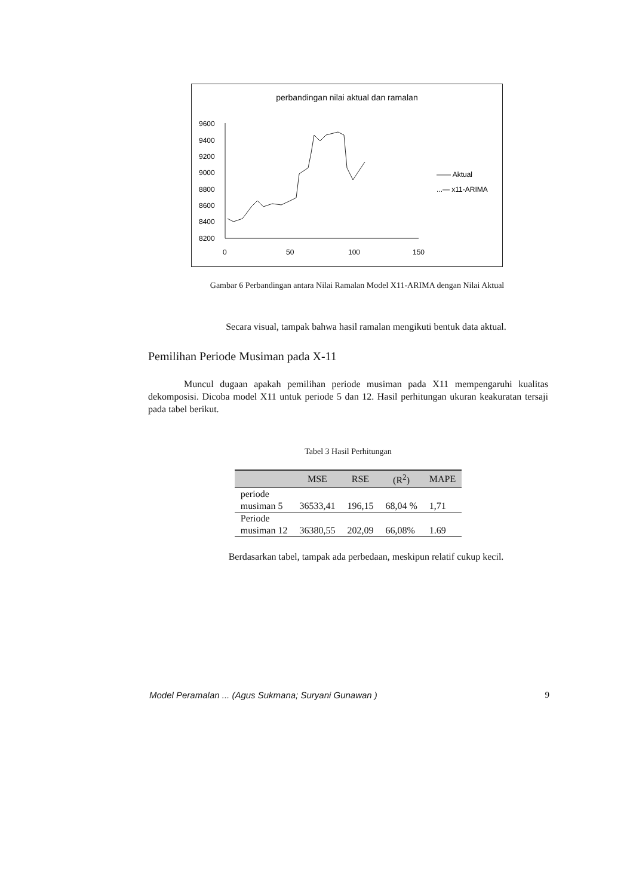perbandingan nilai aktual dan ramalan
9600
9400
9200
9000
8800
8600
8400
8200
0
50
100
150
—— Aktual
...— x11-ARIMA
Gambar 6 Perbandingan antara Nilai Ramalan Model X11-ARIMA dengan Nilai Aktual
Secara visual, tampak bahwa hasil ramalan mengikuti bentuk data aktual.
Pemilihan Periode Musiman pada X-11
Muncul dugaan apakah pemilihan periode musiman pada X11 mempengaruhi kualitas dekomposisi. Dicoba model X11 untuk periode 5 dan 12. Hasil perhitungan ukuran keakuratan tersaji pada tabel berikut.
Tabel 3 Hasil Perhitungan
| | MSE | RSE | (R<sup>2</sup>) | MAPE |
| --- | --- | --- | --- | --- |
| periode | | | | |
| musiman 5 | 36533,41 | 196,15 | 68,04 % | 1,71 |
| Periode | | | | |
| musiman 12 | 36380,55 | 202,09 | 66,08% | 1.69 |
Berdasarkan tabel, tampak ada perbedaan, meskipun relatif cukup kecil.
Model Peramalan ... (Agus Sukmana; Suryani Gunawan ) 9